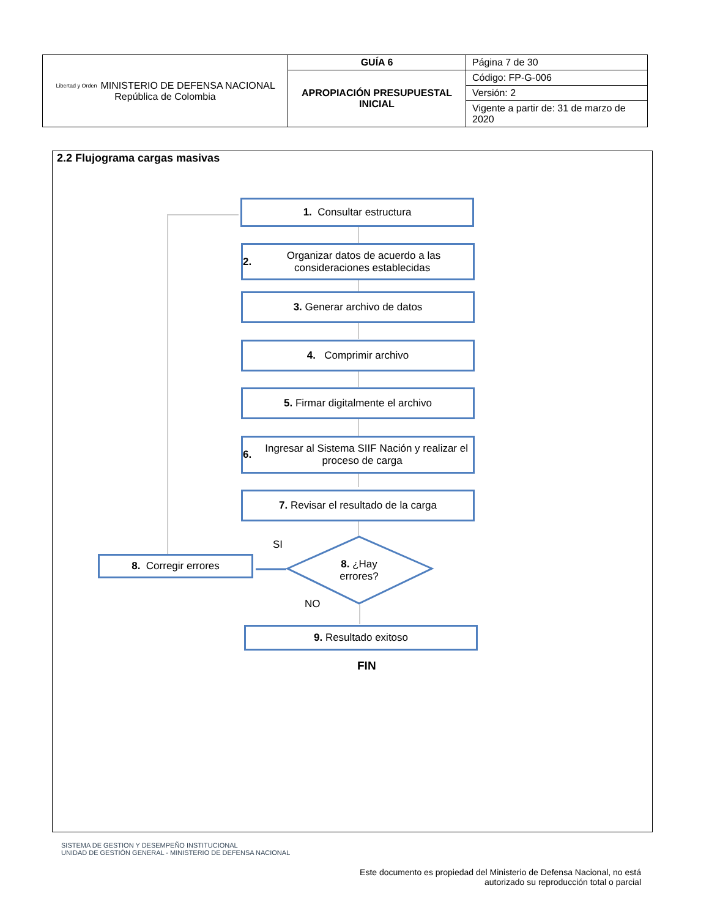| Libertad y Orden MINISTERIO DE DEFENSA NACIONAL República de Colombia | GUÍA 6 | Página 7 de 30 |
| | APROPIACIÓN PRESUPUESTAL INICIAL | Código: FP-G-006 |
| | | Versión: 2 |
| | | Vigente a partir de: 31 de marzo de 2020 |
2.2 Flujograma cargas masivas
1. Consultar estructura
2. Organizar datos de acuerdo a las consideraciones establecidas
3. Generar archivo de datos
4. Comprimir archivo
5. Firmar digitalmente el archivo
6. Ingresar al Sistema SIIF Nación y realizar el proceso de carga
7. Revisar el resultado de la carga
SI
8. Corregir errores
8. ¿Hay errores?
NO
9. Resultado exitoso
FIN
SISTEMA DE GESTION Y DESEMPEÑO INSTITUCIONAL
UNIDAD DE GESTIÓN GENERAL - MINISTERIO DE DEFENSA NACIONAL
Este documento es propiedad del Ministerio de Defensa Nacional, no está autorizado su reproducción total o parcial